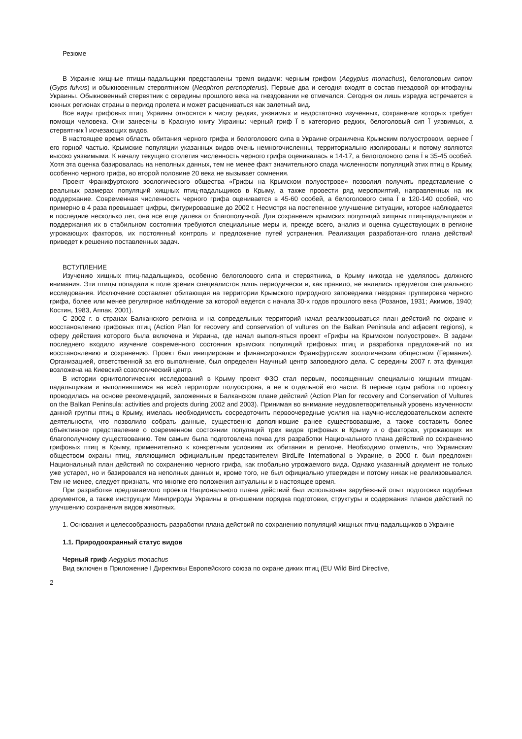Резюме
В Украине хищные птицы-падальщики представлены тремя видами: черным грифом (Aegypius monachus), белоголовым сипом (Gyps fulvus) и обыкновенным стервятником (Neophron percnopterus). Первые два и сегодня входят в состав гнездовой орнитофауны Украины. Обыкновенный стервятник с середины прошлого века на гнездовании не отмечался. Сегодня он лишь изредка встречается в южных регионах страны в период пролета и может расцениваться как залетный вид.
Все виды грифовых птиц Украины относятся к числу редких, уязвимых и недостаточно изученных, сохранение которых требует помощи человека. Они занесены в Красную книгу Украины: черный гриф Ї в категорию редких, белоголовый сип Ї уязвимых, а стервятник Ї исчезающих видов.
В настоящее время область обитания черного грифа и белоголового сипа в Украине ограничена Крымским полуостровом, вернее Ї его горной частью. Крымские популяции указанных видов очень немногочисленны, территориально изолированы и потому являются высоко уязвимыми. К началу текущего столетия численность черного грифа оценивалась в 14-17, а белоголового сипа Ї в 35-45 особей. Хотя эта оценка базировалась на неполных данных, тем не менее факт значительного спада численности популяций этих птиц в Крыму, особенно черного грифа, во второй половине 20 века не вызывает сомнения.
Проект Франкфуртского зоологического общества «Грифы на Крымском полуострове» позволил получить представление о реальных размерах популяций хищных птиц-падальщиков в Крыму, а также провести ряд мероприятий, направленных на их поддержание. Современная численность черного грифа оценивается в 45-60 особей, а белоголового сипа Ї в 120-140 особей, что примерно в 4 раза превышает цифры, фигурировавшие до 2002 г. Несмотря на постепенное улучшение ситуации, которое наблюдается в последние несколько лет, она все еще далека от благополучной. Для сохранения крымских популяций хищных птиц-падальщиков и поддержания их в стабильном состоянии требуются специальные меры и, прежде всего, анализ и оценка существующих в регионе угрожающих факторов, их постоянный контроль и предложение путей устранения. Реализация разработанного плана действий приведет к решению поставленных задач.
ВСТУПЛЕНИЕ
Изучению хищных птиц-падальщиков, особенно белоголового сипа и стервятника, в Крыму никогда не уделялось должного внимания. Эти птицы попадали в поле зрения специалистов лишь периодически и, как правило, не являлись предметом специального исследования. Исключение составляет обитающая на территории Крымского природного заповедника гнездовая группировка черного грифа, более или менее регулярное наблюдение за которой ведется с начала 30-х годов прошлого века (Розанов, 1931; Акимов, 1940; Костин, 1983, Аппак, 2001).
С 2002 г. в странах Балканского региона и на сопредельных территорий начал реализовываться план действий по охране и восстановлению грифовых птиц (Action Plan for recovery and conservation of vultures on the Balkan Peninsula and adjacent regions), в сферу действия которого была включена и Украина, где начал выполняться проект «Грифы на Крымском полуострове». В задачи последнего входило изучение современного состояния крымских популяций грифовых птиц и разработка предложений по их восстановлению и сохранению. Проект был инициирован и финансировался Франкфуртским зоологическим обществом (Германия). Организацией, ответственной за его выполнение, был определен Научный центр заповедного дела. С середины 2007 г. эта функция возложена на Киевский созологический центр.
В истории орнитологических исследований в Крыму проект ФЗО стал первым, посвященным специально хищным птицам-падальщикам и выполнявшимся на всей территории полуострова, а не в отдельной его части. В первые годы работа по проекту проводилась на основе рекомендаций, заложенных в Балканском плане действий (Action Plan for recovery and Conservation of Vultures on the Balkan Peninsula: activities and projects during 2002 and 2003). Принимая во внимание неудовлетворительный уровень изученности данной группы птиц в Крыму, имелась необходимость сосредоточить первоочередные усилия на научно-исследовательском аспекте деятельности, что позволило собрать данные, существенно дополнившие ранее существовавшие, а также составить более объективное представление о современном состоянии популяций трех видов грифовых в Крыму и о факторах, угрожающих их благополучному существованию. Тем самым была подготовлена почва для разработки Национального плана действий по сохранению грифовых птиц в Крыму, применительно к конкретным условиям их обитания в регионе. Необходимо отметить, что Украинским обществом охраны птиц, являющимся официальным представителем BirdLife International в Украине, в 2000 г. был предложен Национальный план действий по сохранению черного грифа, как глобально угрожаемого вида. Однако указанный документ не только уже устарел, но и базировался на неполных данных и, кроме того, не был официально утвержден и потому никак не реализовывался. Тем не менее, следует признать, что многие его положения актуальны и в настоящее время.
При разработке предлагаемого проекта Национального плана действий был использован зарубежный опыт подготовки подобных документов, а также инструкции Минприроды Украины в отношении порядка подготовки, структуры и содержания планов действий по улучшению сохранения видов животных.
1. Основания и целесообразность разработки плана действий по сохранению популяций хищных птиц-падальщиков в Украине
1.1. Природоохранный статус видов
Черный гриф Aegypius monachus
Вид включен в Приложение I Директивы Европейского союза по охране диких птиц (EU Wild Bird Directive,
2